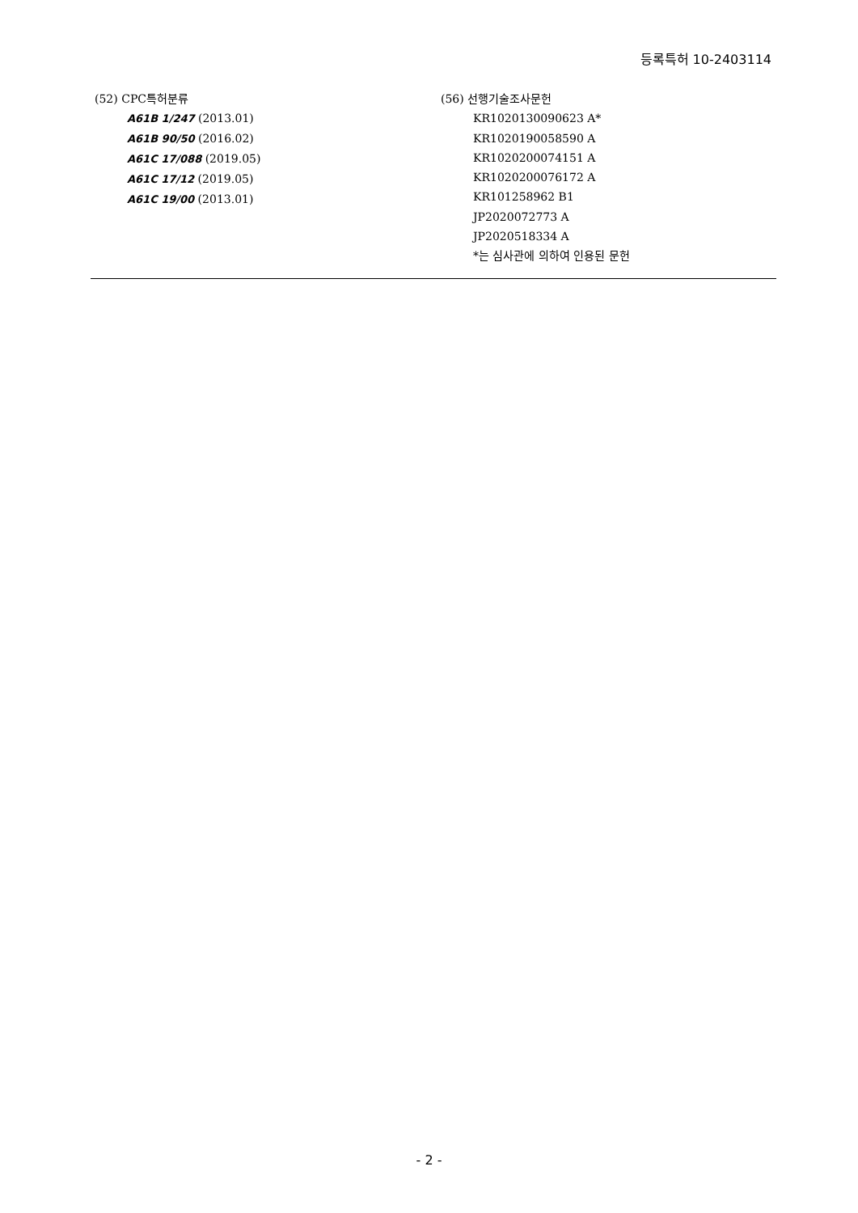등록특허 10-2403114
(52) CPC특허분류
A61B 1/247 (2013.01)
A61B 90/50 (2016.02)
A61C 17/088 (2019.05)
A61C 17/12 (2019.05)
A61C 19/00 (2013.01)
(56) 선행기술조사문헌
KR1020130090623 A*
KR1020190058590 A
KR1020200074151 A
KR1020200076172 A
KR101258962 B1
JP2020072773 A
JP2020518334 A
*는 심사관에 의하여 인용된 문헌
- 2 -